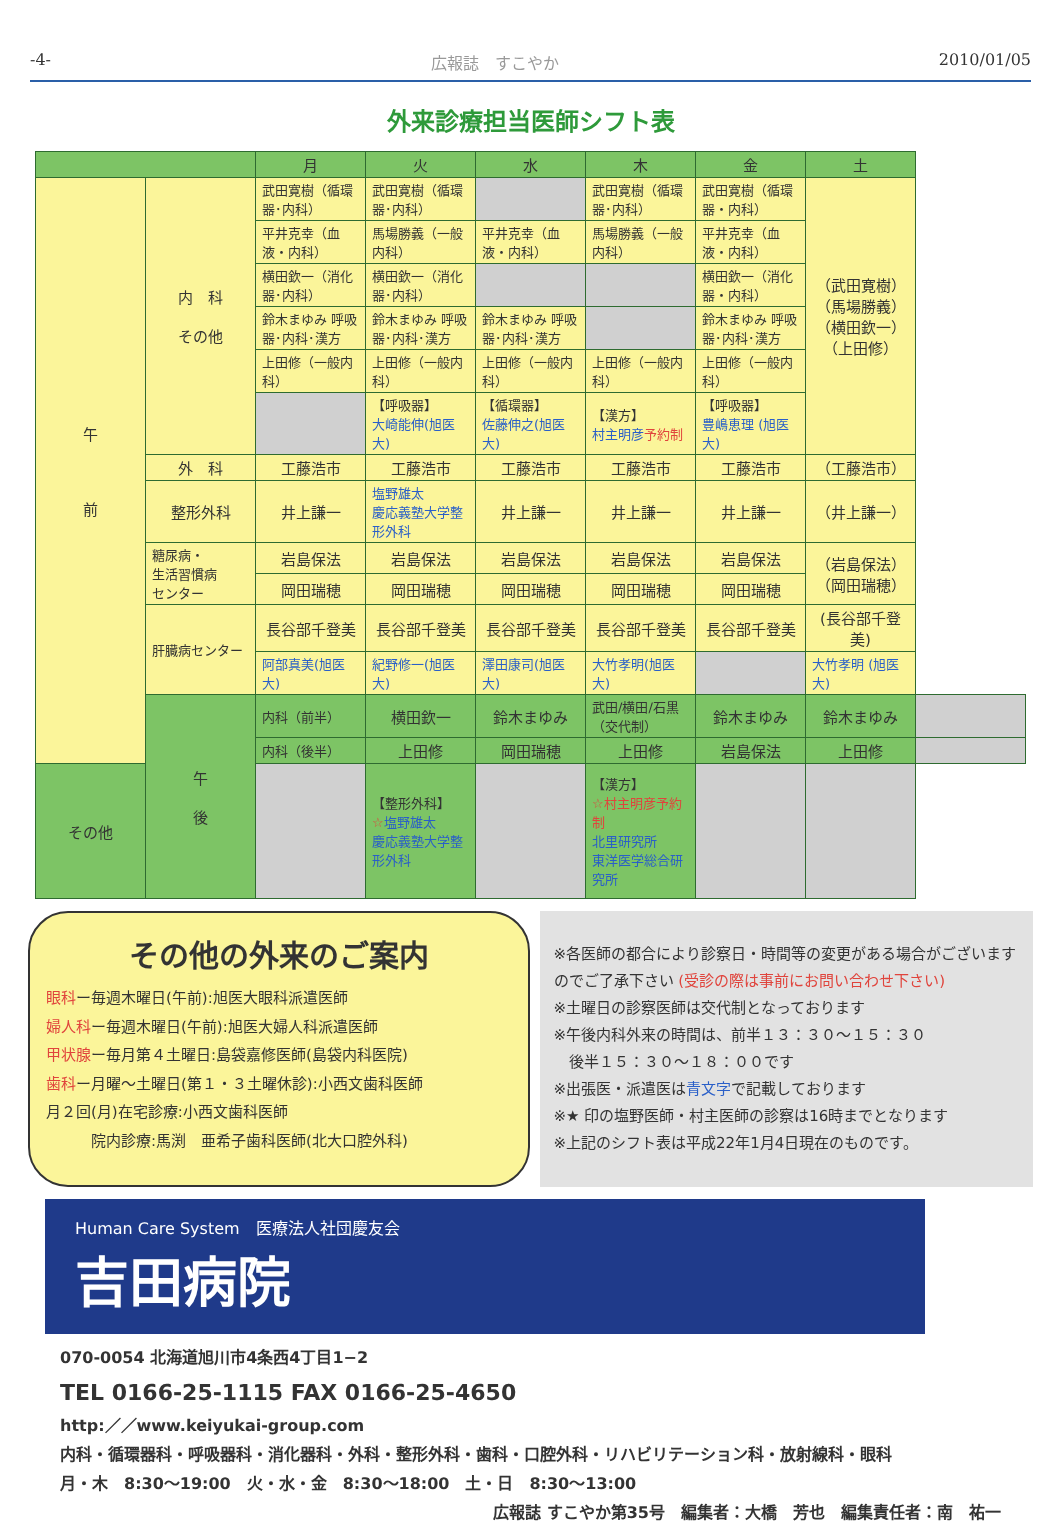-4- 広報誌　すこやか 2010/01/05
外来診療担当医師シフト表
| | | 月 | 火 | 水 | 木 | 金 | 土 | |
| --- | --- | --- | --- | --- | --- | --- | --- | --- |
| 午 前 | 内 科 その他 | 武田寛樹（循環器･内科） | 武田寛樹（循環器･内科） | | 武田寛樹（循環器･内科） | 武田寛樹（循環器・内科） | （武田寛樹） （馬場勝義） （横田欽一） （上田修） | |
| | | 平井克幸（血液・内科） | 馬場勝義（一般内科） | 平井克幸（血液・内科） | 馬場勝義（一般内科） | 平井克幸（血液・内科） | | |
| | | 横田欽一（消化器･内科） | 横田欽一（消化器･内科） | | | 横田欽一（消化器・内科） | | |
| | | 鈴木まゆみ 呼吸器･内科･漢方 | 鈴木まゆみ 呼吸器･内科･漢方 | 鈴木まゆみ 呼吸器･内科･漢方 | | 鈴木まゆみ 呼吸器･内科･漢方 | | |
| | | 上田修（一般内科） | 上田修（一般内科） | 上田修（一般内科） | 上田修（一般内科） | 上田修（一般内科） | | |
| | | | 【呼吸器】 大崎能伸(旭医大) | 【循環器】 佐藤伸之(旭医大) | 【漢方】 村主明彦 予約制 | 【呼吸器】 豊嶋恵理 (旭医大) | | |
| | 外 科 | 工藤浩市 | 工藤浩市 | 工藤浩市 | 工藤浩市 | 工藤浩市 | （工藤浩市） | |
| | 整形外科 | 井上謙一 | 塩野雄太 慶応義塾大学整形外科 | 井上謙一 | 井上謙一 | 井上謙一 | （井上謙一） | |
| | 糖尿病・ 生活習慣病 センター | 岩島保法 | 岩島保法 | 岩島保法 | 岩島保法 | 岩島保法 | （岩島保法） （岡田瑞穂） | |
| | | 岡田瑞穂 | 岡田瑞穂 | 岡田瑞穂 | 岡田瑞穂 | 岡田瑞穂 | | |
| | 肝臓病センター | 長谷部千登美 | 長谷部千登美 | 長谷部千登美 | 長谷部千登美 | 長谷部千登美 | (長谷部千登美) | |
| | | 阿部真美(旭医大) | 紀野修一(旭医大) | 澤田康司(旭医大) | 大竹孝明(旭医大) | | 大竹孝明 (旭医大) | |
| | 午 後 | 内科（前半） | 横田欽一 | 鈴木まゆみ | 武田/横田/石黒（交代制） | 鈴木まゆみ | 鈴木まゆみ | |
| | | 内科（後半） | 上田修 | 岡田瑞穂 | 上田修 | 岩島保法 | 上田修 | |
| その他 | | | 【整形外科】 ☆ 塩野雄太 慶応義塾大学整形外科 | | 【漢方】 ☆村主明彦予約制 北里研究所 東洋医学総合研究所 | | | |
その他の外来のご案内
眼科ー毎週木曜日(午前):旭医大眼科派遣医師
婦人科ー毎週木曜日(午前):旭医大婦人科派遣医師
甲状腺ー毎月第４土曜日:島袋嘉修医師(島袋内科医院)
歯科ー月曜～土曜日(第１・３土曜休診):小西文歯科医師
月２回(月)在宅診療:小西文歯科医師
　　　院内診療:馬渕　亜希子歯科医師(北大口腔外科)
※各医師の都合により診察日・時間等の変更がある場合がございますのでご了承下さい (受診の際は事前にお問い合わせ下さい)
※土曜日の診察医師は交代制となっております
※午後内科外来の時間は、前半１３：３０～１５：３０
　後半１５：３０～１８：００です
※出張医・派遣医は青文字で記載しております
※★ 印の塩野医師・村主医師の診察は16時までとなります
※上記のシフト表は平成22年1月4日現在のものです。
Human Care System　医療法人社団慶友会
吉田病院
070-0054 北海道旭川市4条西4丁目1−2
TEL 0166-25-1115 FAX 0166-25-4650
http:／／www.keiyukai-group.com
内科・循環器科・呼吸器科・消化器科・外科・整形外科・歯科・口腔外科・リハビリテーション科・放射線科・眼科
月・木　8:30～19:00　火・水・金　8:30～18:00　土・日　8:30～13:00
広報誌 すこやか第35号　編集者：大橋　芳也　編集責任者：南　祐一